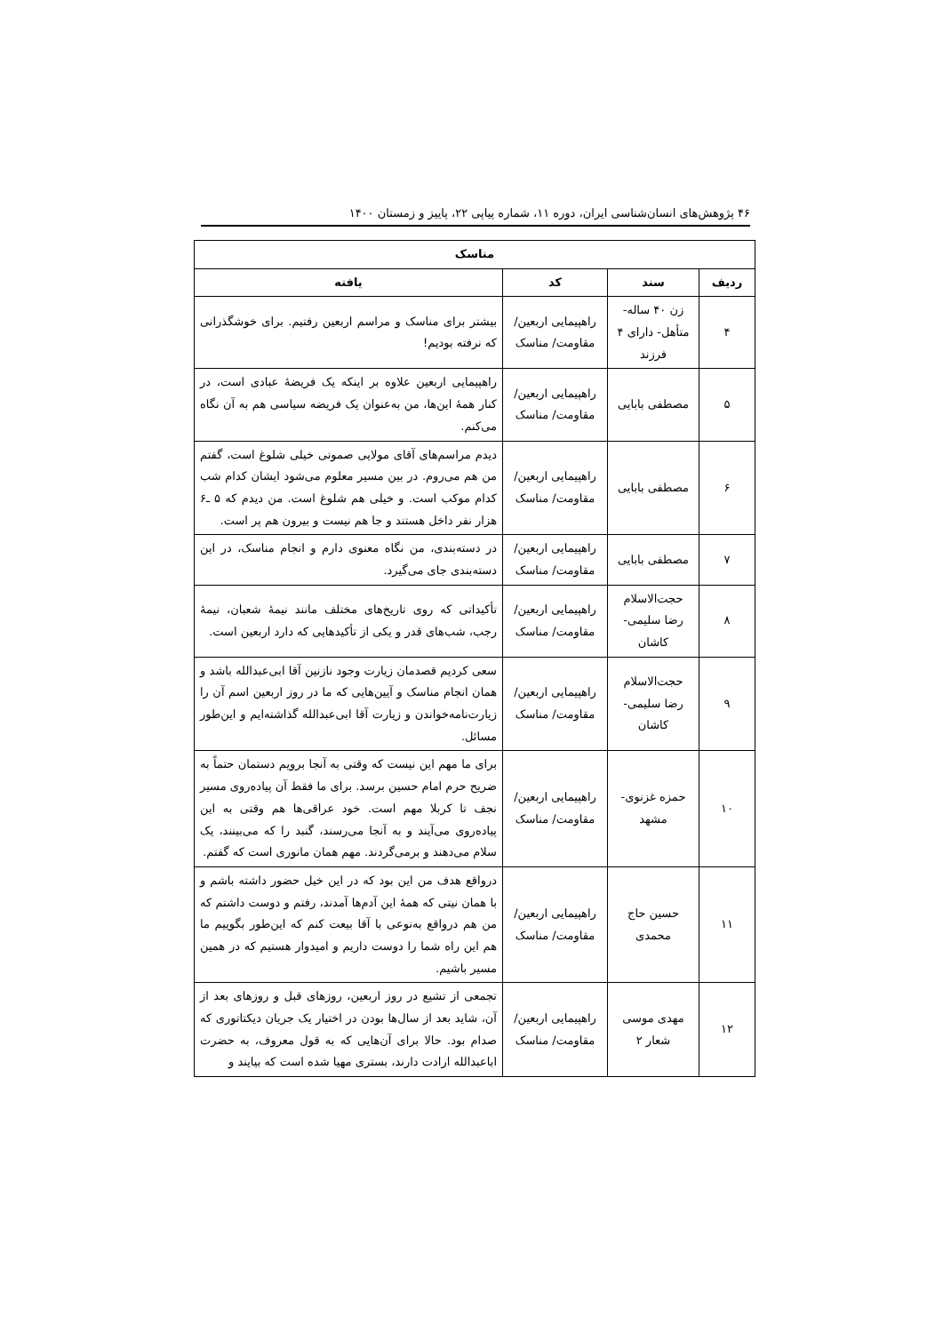۴۶ پژوهش‌های انسان‌شناسی ایران، دوره ۱۱، شماره پیاپی ۲۲، پاییز و زمستان ۱۴۰۰
| مناسک | | | |
| --- | --- | --- | --- |
| ردیف | سند | کد | یافته |
| ۴ | زن ۴۰ ساله- متأهل- دارای ۴ فرزند | راهپیمایی اربعین/ مقاومت/ مناسک | بیشتر برای مناسک و مراسم اربعین رفتیم. برای خوشگذرانی که نرفته بودیم! |
| ۵ | مصطفی بابایی | راهپیمایی اربعین/ مقاومت/ مناسک | راهپیمایی اربعین علاوه بر اینکه یک فریضهٔ عبادی است، در کنار همهٔ این‌ها، من به‌عنوان یک فریضه سیاسی هم به آن نگاه می‌کنم. |
| ۶ | مصطفی بابایی | راهپیمایی اربعین/ مقاومت/ مناسک | دیدم مراسم‌های آقای مولایی صموتی خیلی شلوغ است، گفتم من هم می‌روم. در بین مسیر معلوم می‌شود ایشان کدام شب کدام موکب است. و خیلی هم شلوغ است. من دیدم که ۵ ـ۶ هزار نفر داخل هستند و جا هم نیست و بیرون هم پر است. |
| ۷ | مصطفی بابایی | راهپیمایی اربعین/ مقاومت/ مناسک | در دسته‌بندی، من نگاه معنوی دارم و انجام مناسک، در این دسته‌بندی جای می‌گیرد. |
| ۸ | حجت‌الاسلام رضا سلیمی- کاشان | راهپیمایی اربعین/ مقاومت/ مناسک | تأکیداتی که روی تاریخ‌های مختلف مانند نیمهٔ شعبان، نیمهٔ رجب، شب‌های قدر و یکی از تأکیدهایی که دارد اربعین است. |
| ۹ | حجت‌الاسلام رضا سلیمی- کاشان | راهپیمایی اربعین/ مقاومت/ مناسک | سعی کردیم قصدمان زیارت وجود نازنین آقا ابی‌عبدالله باشد و همان انجام مناسک و آیین‌هایی که ما در روز اربعین اسم آن را زیارت‌نامه‌خواندن و زیارت آقا ابی‌عبدالله گذاشته‌ایم و این‌طور مسائل. |
| ۱۰ | حمزه غزنوی- مشهد | راهپیمایی اربعین/ مقاومت/ مناسک | برای ما مهم این نیست که وقتی به آنجا برویم دستمان حتماً به ضریح حرم امام حسین برسد. برای ما فقط آن پیاده‌روی مسیر نجف تا کربلا مهم است. خود عراقی‌ها هم وقتی به این پیاده‌روی می‌آیند و به آنجا می‌رسند، گنبد را که می‌بینند، یک سلام می‌دهند و برمی‌گردند. مهم همان مانوری است که گفتم. |
| ۱۱ | حسین حاج محمدی | راهپیمایی اربعین/ مقاومت/ مناسک | درواقع هدف من این بود که در این خیل حضور داشته باشم و با همان نیتی که همهٔ این آدم‌ها آمدند، رفتم و دوست داشتم که من هم درواقع به‌نوعی با آقا بیعت کنم که این‌طور بگوییم ما هم این راه شما را دوست داریم و امیدوار هستیم که در همین مسیر باشیم. |
| ۱۲ | مهدی موسی شعار ۲ | راهپیمایی اربعین/ مقاومت/ مناسک | تجمعی از تشیع در روز اربعین، روزهای قبل و روزهای بعد از آن، شاید بعد از سال‌ها بودن در اختیار یک جریان دیکتاتوری که صدام بود. حالا برای آن‌هایی که به قول معروف، به حضرت اباعبدالله ارادت دارند، بستری مهیا شده است که بیایند و |